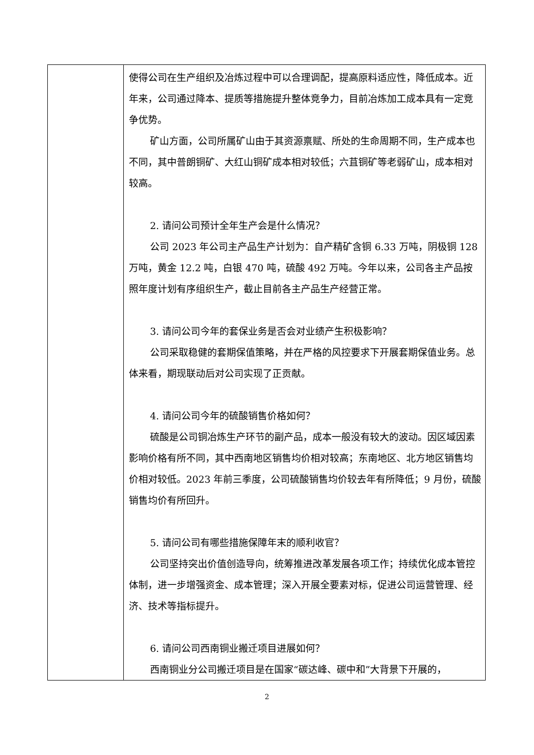| | 使得公司在生产组织及冶炼过程中可以合理调配，提高原料适应性，降低成本。近年来，公司通过降本、提质等措施提升整体竞争力，目前冶炼加工成本具有一定竞争优势。 矿山方面，公司所属矿山由于其资源禀赋、所处的生命周期不同，生产成本也不同，其中普朗铜矿、大红山铜矿成本相对较低；六苴铜矿等老弱矿山，成本相对较高。 2. 请问公司预计全年生产会是什么情况？ 公司 2023 年公司主产品生产计划为：自产精矿含铜 6.33 万吨，阴极铜 128 万吨，黄金 12.2 吨，白银 470 吨，硫酸 492 万吨。今年以来，公司各主产品按照年度计划有序组织生产，截止目前各主产品生产经营正常。 3. 请问公司今年的套保业务是否会对业绩产生积极影响？ 公司采取稳健的套期保值策略，并在严格的风控要求下开展套期保值业务。总体来看，期现联动后对公司实现了正贡献。 4. 请问公司今年的硫酸销售价格如何？ 硫酸是公司铜冶炼生产环节的副产品，成本一般没有较大的波动。因区域因素影响价格有所不同，其中西南地区销售均价相对较高；东南地区、北方地区销售均价相对较低。2023 年前三季度，公司硫酸销售均价较去年有所降低；9 月份，硫酸销售均价有所回升。 5. 请问公司有哪些措施保障年末的顺利收官？ 公司坚持突出价值创造导向，统筹推进改革发展各项工作；持续优化成本管控体制，进一步增强资金、成本管理；深入开展全要素对标，促进公司运营管理、经济、技术等指标提升。 6. 请问公司西南铜业搬迁项目进展如何？ 西南铜业分公司搬迁项目是在国家“碳达峰、碳中和”大背景下开展的， |
2